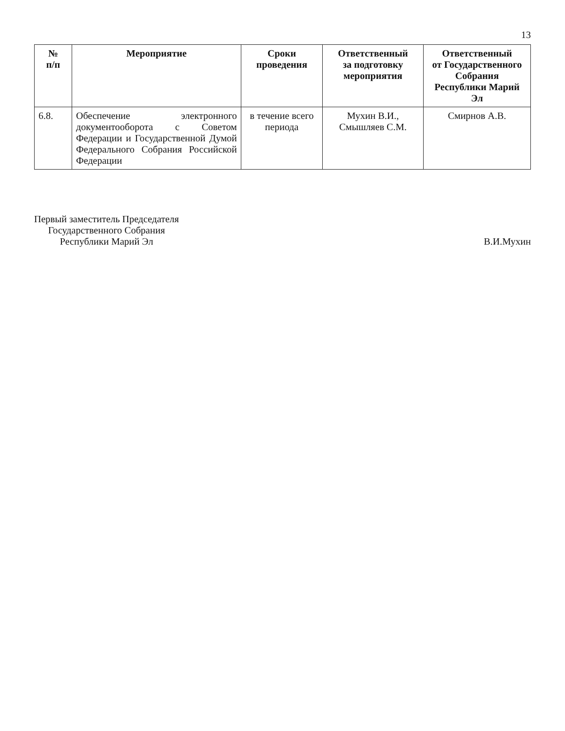13
| № п/п | Мероприятие | Сроки проведения | Ответственный за подготовку мероприятия | Ответственный от Государственного Собрания Республики Марий Эл |
| --- | --- | --- | --- | --- |
| 6.8. | Обеспечение электронного документооборота с Советом Федерации и Государственной Думой Федерального Собрания Российской Федерации | в течение всего периода | Мухин В.И., Смышляев С.М. | Смирнов А.В. |
Первый заместитель Председателя
Государственного Собрания
Республики Марий Эл
В.И.Мухин